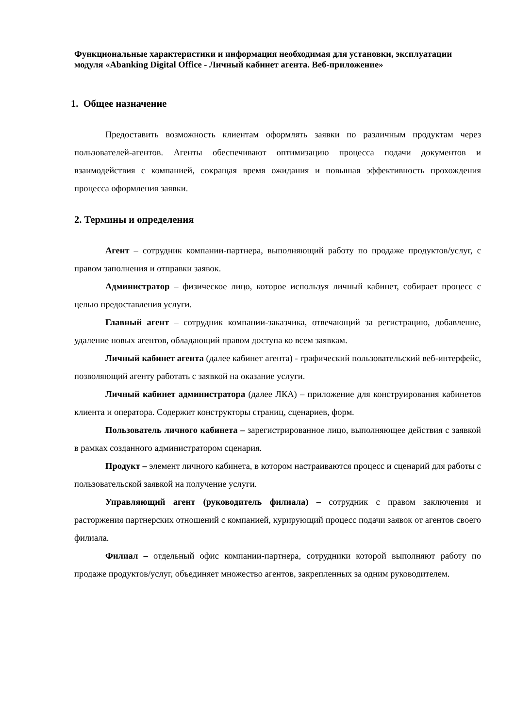Функциональные характеристики и информация необходимая для установки, эксплуатации модуля «Abanking Digital Office - Личный кабинет агента. Веб-приложение»
1. Общее назначение
Предоставить возможность клиентам оформлять заявки по различным продуктам через пользователей-агентов. Агенты обеспечивают оптимизацию процесса подачи документов и взаимодействия с компанией, сокращая время ожидания и повышая эффективность прохождения процесса оформления заявки.
2. Термины и определения
Агент – сотрудник компании-партнера, выполняющий работу по продаже продуктов/услуг, с правом заполнения и отправки заявок.
Администратор – физическое лицо, которое используя личный кабинет, собирает процесс с целью предоставления услуги.
Главный агент – сотрудник компании-заказчика, отвечающий за регистрацию, добавление, удаление новых агентов, обладающий правом доступа ко всем заявкам.
Личный кабинет агента (далее кабинет агента) - графический пользовательский веб-интерфейс, позволяющий агенту работать с заявкой на оказание услуги.
Личный кабинет администратора (далее ЛКА) – приложение для конструирования кабинетов клиента и оператора. Содержит конструкторы страниц, сценариев, форм.
Пользователь личного кабинета – зарегистрированное лицо, выполняющее действия с заявкой в рамках созданного администратором сценария.
Продукт – элемент личного кабинета, в котором настраиваются процесс и сценарий для работы с пользовательской заявкой на получение услуги.
Управляющий агент (руководитель филиала) – сотрудник с правом заключения и расторжения партнерских отношений с компанией, курирующий процесс подачи заявок от агентов своего филиала.
Филиал – отдельный офис компании-партнера, сотрудники которой выполняют работу по продаже продуктов/услуг, объединяет множество агентов, закрепленных за одним руководителем.